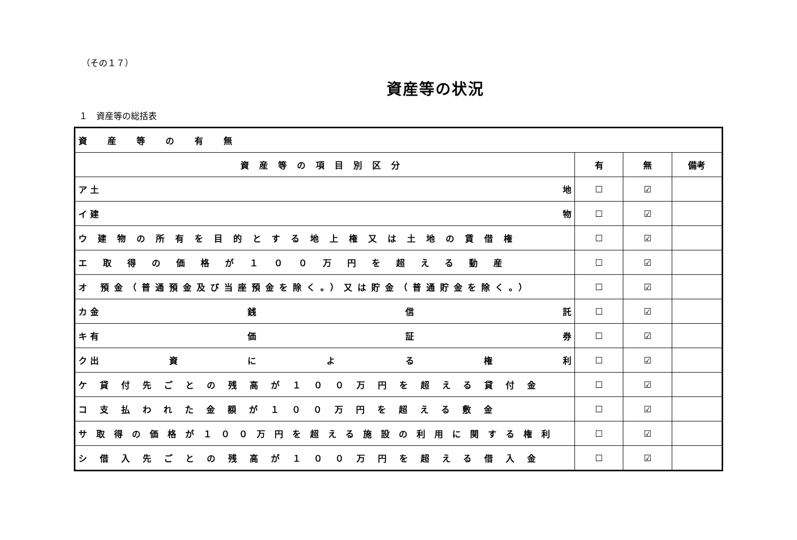（その１７）
資産等の状況
１　資産等の総括表
| 資産等の有無 | | | |
| 資産等の項目別区分 | 有 | 無 | 備考 |
| ア 土 地 | ☐ | ☑ | |
| イ 建 物 | ☐ | ☑ | |
| ウ建物の所有を目的とする地上権又は土地の賃借権 | ☐ | ☑ | |
| エ取得の価格が１００万円を超える動産 | ☐ | ☑ | |
| オ 預金（普通預金及び当座預金を除く。）又は貯金（普通貯金を除く。） | ☐ | ☑ | |
| カ 金 銭 信 託 | ☐ | ☑ | |
| キ 有 価 証 券 | ☐ | ☑ | |
| ク 出 資 に よ る 権 利 | ☐ | ☑ | |
| ケ貸付先ごとの残高が１００万円を超える貸付金 | ☐ | ☑ | |
| コ支払われた金額が１００万円を超える敷金 | ☐ | ☑ | |
| サ取得の価格が１００万円を超える施設の利用に関する権利 | ☐ | ☑ | |
| シ借入先ごとの残高が１００万円を超える借入金 | ☐ | ☑ | |